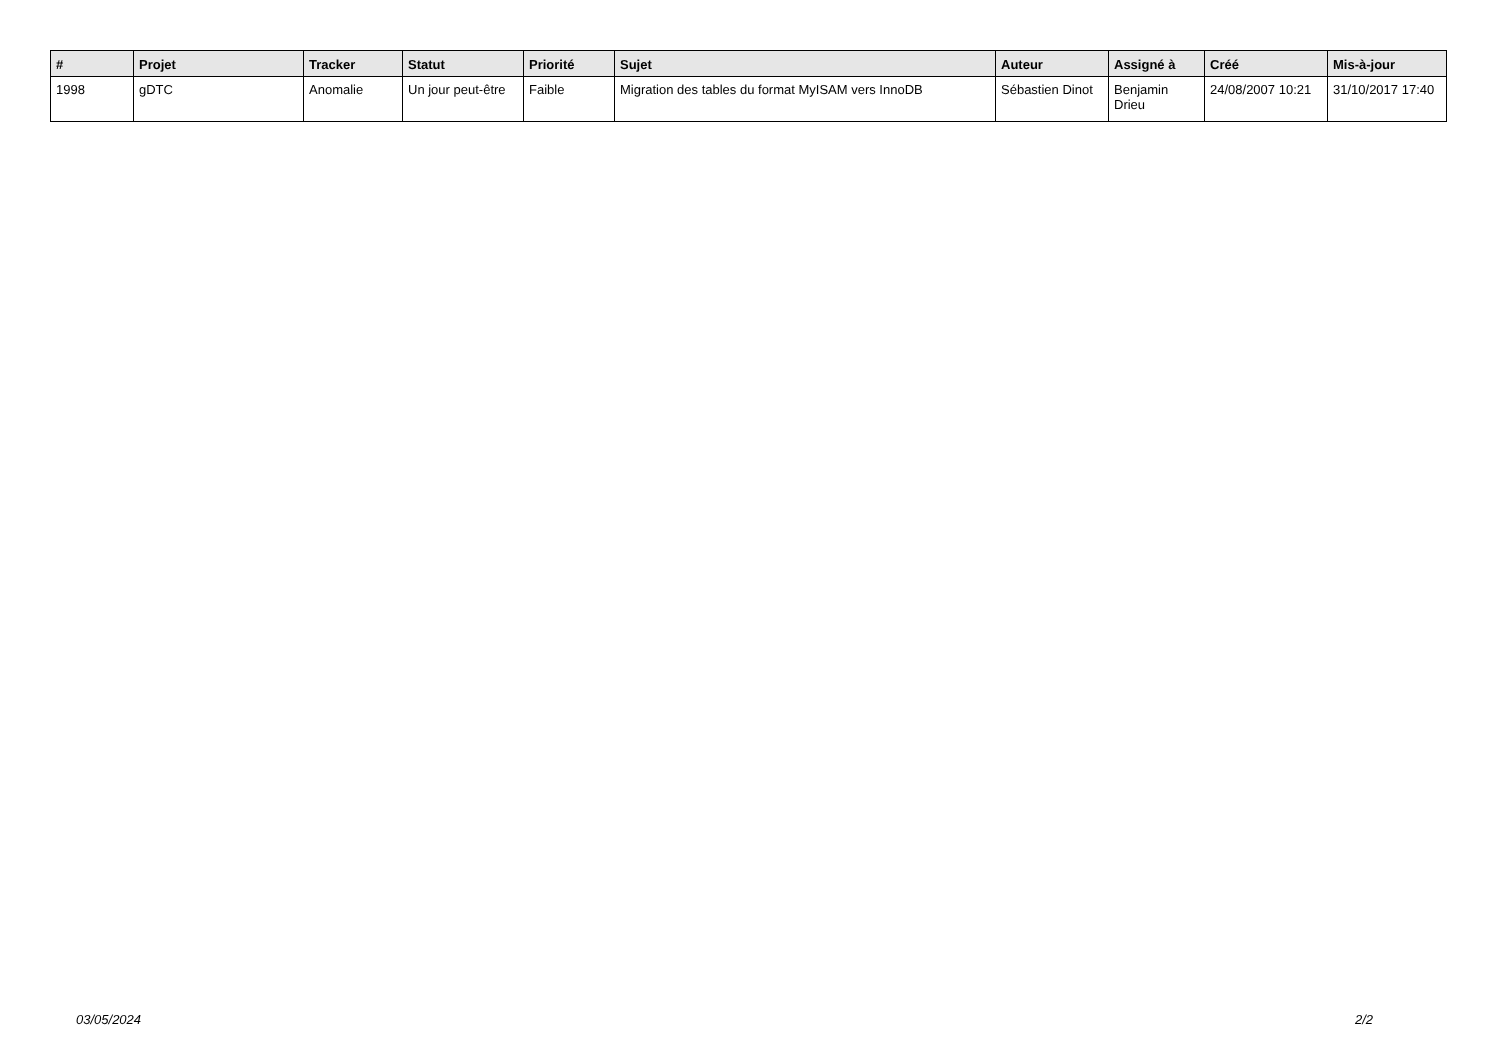| # | Projet | Tracker | Statut | Priorité | Sujet | Auteur | Assigné à | Créé | Mis-à-jour |
| --- | --- | --- | --- | --- | --- | --- | --- | --- | --- |
| 1998 | gDTC | Anomalie | Un jour peut-être | Faible | Migration des tables du format MyISAM vers InnoDB | Sébastien Dinot | Benjamin Drieu | 24/08/2007 10:21 | 31/10/2017 17:40 |
03/05/2024 2/2